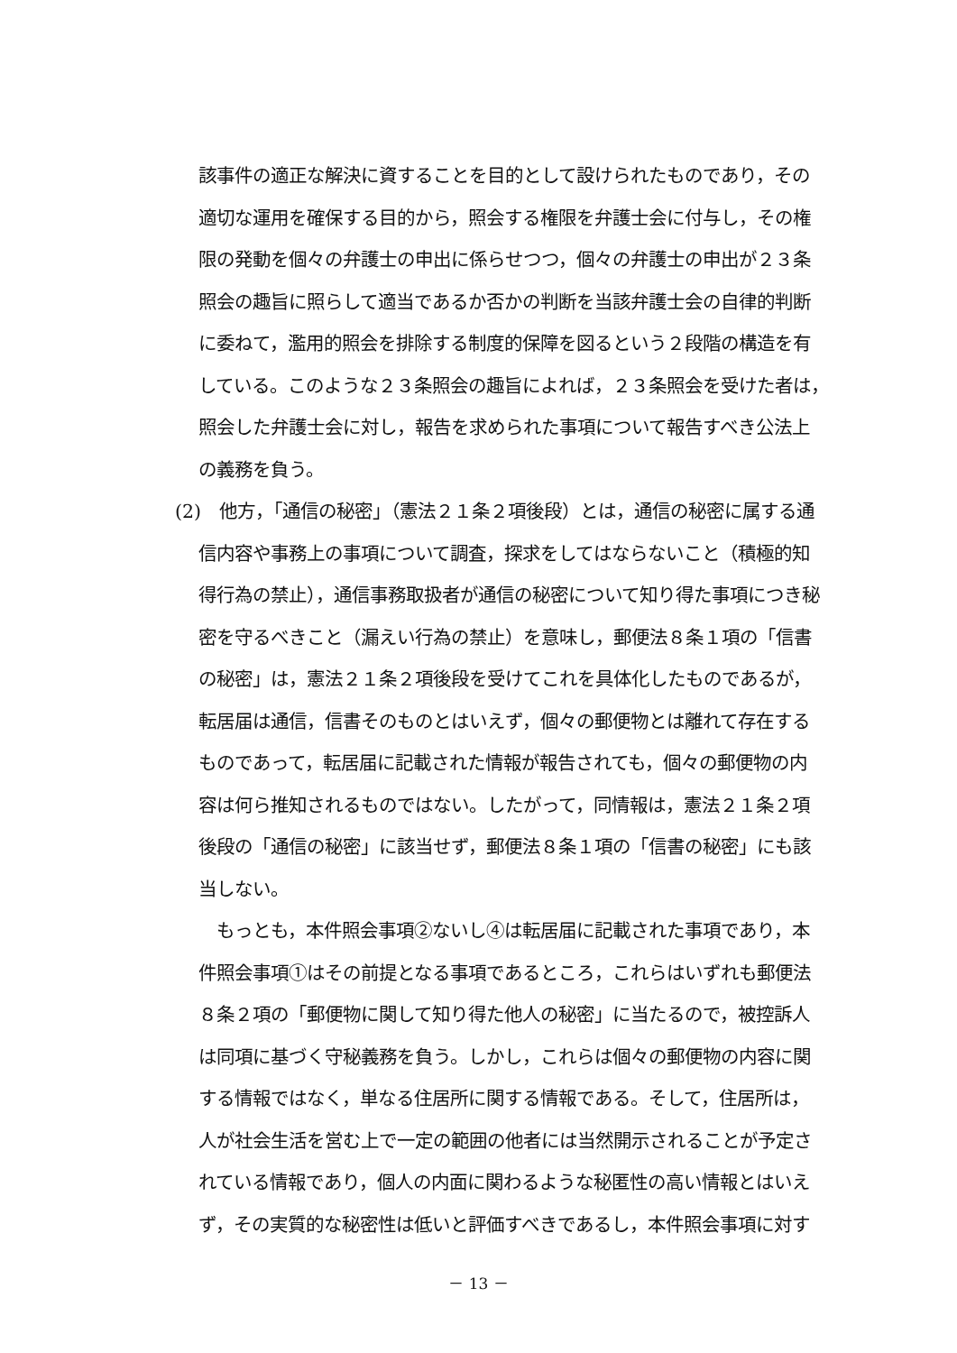該事件の適正な解決に資することを目的として設けられたものであり，その
適切な運用を確保する目的から，照会する権限を弁護士会に付与し，その権
限の発動を個々の弁護士の申出に係らせつつ，個々の弁護士の申出が２３条
照会の趣旨に照らして適当であるか否かの判断を当該弁護士会の自律的判断
に委ねて，濫用的照会を排除する制度的保障を図るという２段階の構造を有
している。このような２３条照会の趣旨によれば，２３条照会を受けた者は，
照会した弁護士会に対し，報告を求められた事項について報告すべき公法上
の義務を負う。
(2)　他方，「通信の秘密」（憲法２１条２項後段）とは，通信の秘密に属する通
信内容や事務上の事項について調査，探求をしてはならないこと（積極的知
得行為の禁止），通信事務取扱者が通信の秘密について知り得た事項につき秘
密を守るべきこと（漏えい行為の禁止）を意味し，郵便法８条１項の「信書
の秘密」は，憲法２１条２項後段を受けてこれを具体化したものであるが，
転居届は通信，信書そのものとはいえず，個々の郵便物とは離れて存在する
ものであって，転居届に記載された情報が報告されても，個々の郵便物の内
容は何ら推知されるものではない。したがって，同情報は，憲法２１条２項
後段の「通信の秘密」に該当せず，郵便法８条１項の「信書の秘密」にも該
当しない。
　もっとも，本件照会事項②ないし④は転居届に記載された事項であり，本
件照会事項①はその前提となる事項であるところ，これらはいずれも郵便法
８条２項の「郵便物に関して知り得た他人の秘密」に当たるので，被控訴人
は同項に基づく守秘義務を負う。しかし，これらは個々の郵便物の内容に関
する情報ではなく，単なる住居所に関する情報である。そして，住居所は，
人が社会生活を営む上で一定の範囲の他者には当然開示されることが予定さ
れている情報であり，個人の内面に関わるような秘匿性の高い情報とはいえ
ず，その実質的な秘密性は低いと評価すべきであるし，本件照会事項に対す
－ 13 －